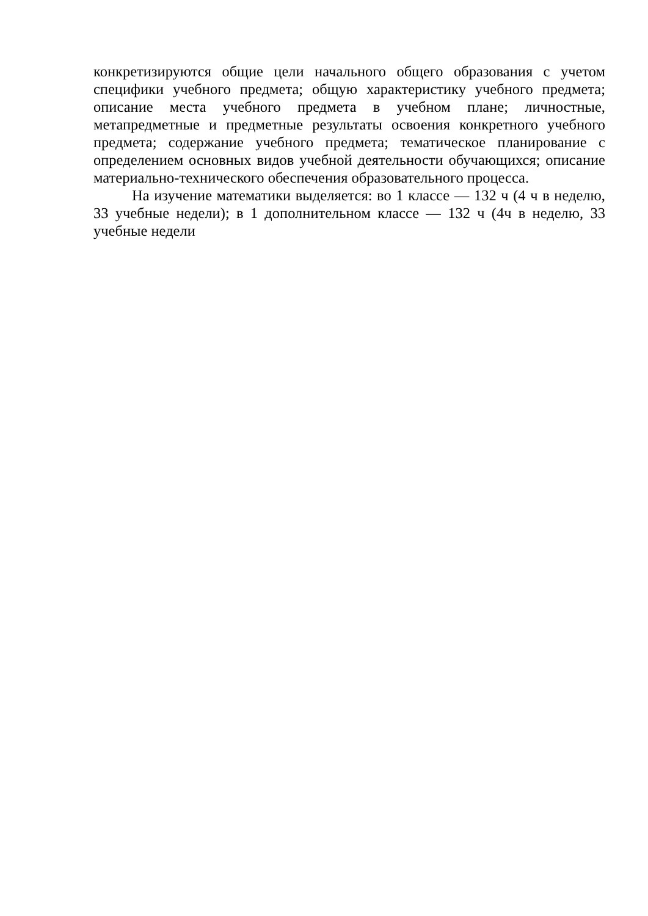конкретизируются общие цели начального общего образования с учетом специфики учебного предмета; общую характеристику учебного предмета; описание места учебного предмета в учебном плане; личностные, метапредметные и предметные результаты освоения конкретного учебного предмета; содержание учебного предмета; тематическое планирование с определением основных видов учебной деятельности обучающихся; описание материально-технического обеспечения образовательного процесса.
На изучение математики выделяется: во 1 классе — 132 ч (4 ч в неделю, 33 учебные недели); в 1 дополнительном классе — 132 ч (4ч в неделю, 33 учебные недели